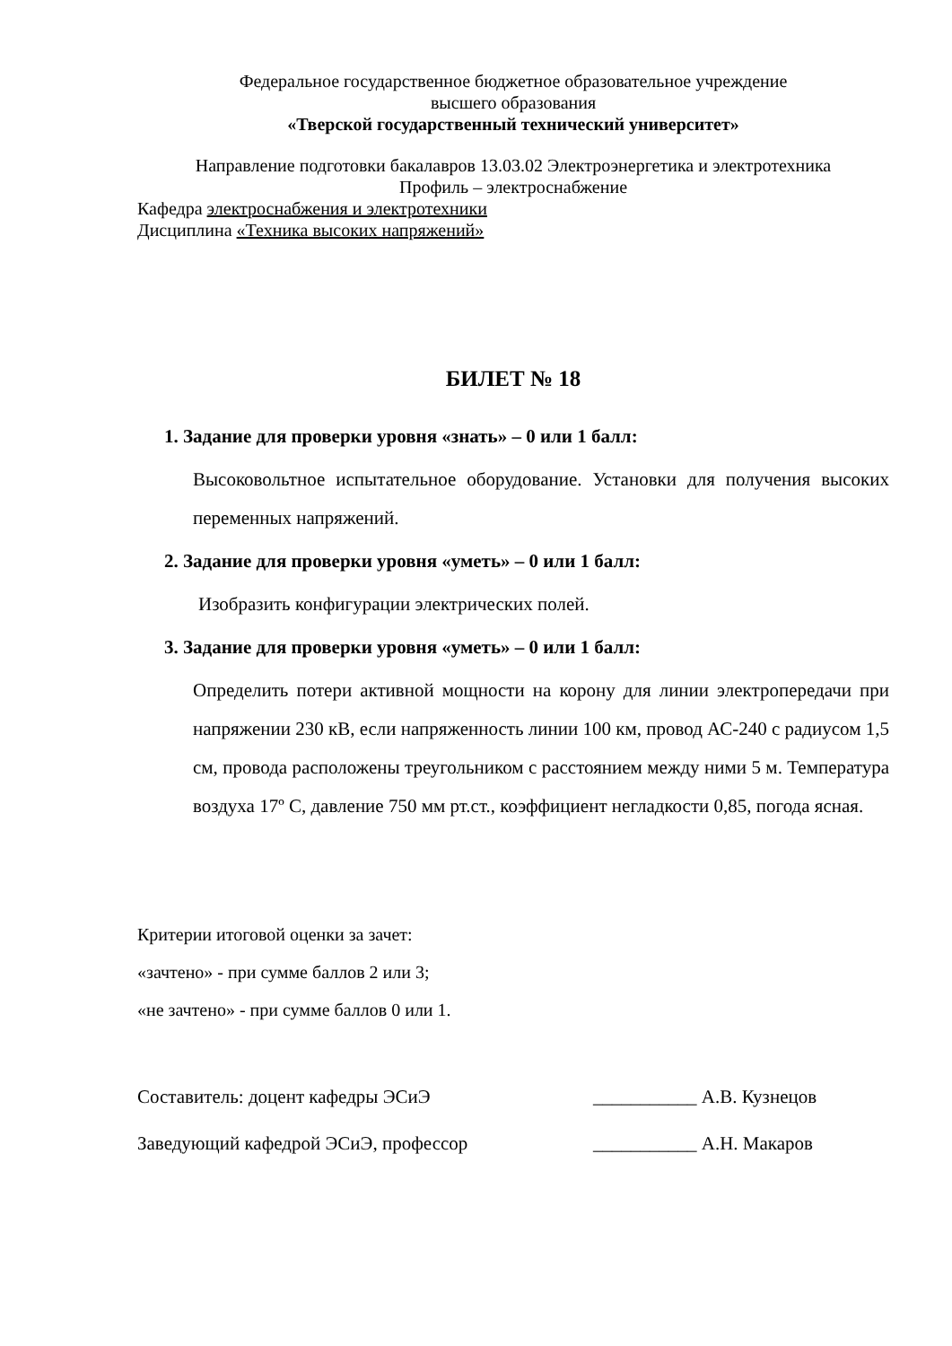Федеральное государственное бюджетное образовательное учреждение
высшего образования
«Тверской государственный технический университет»
Направление подготовки бакалавров 13.03.02 Электроэнергетика и электротехника
Профиль – электроснабжение
Кафедра электроснабжения и электротехники
Дисциплина «Техника высоких напряжений»
БИЛЕТ № 18
1. Задание для проверки уровня «знать» – 0 или 1 балл:
Высоковольтное испытательное оборудование. Установки для получения высоких переменных напряжений.
2. Задание для проверки уровня «уметь» – 0 или 1 балл:
Изобразить конфигурации электрических полей.
3. Задание для проверки уровня «уметь» – 0 или 1 балл:
Определить потери активной мощности на корону для линии электропередачи при напряжении 230 кВ, если напряженность линии 100 км, провод АС-240 с радиусом 1,5 см, провода расположены треугольником с расстоянием между ними 5 м. Температура воздуха 17º С, давление 750 мм рт.ст., коэффициент негладкости 0,85, погода ясная.
Критерии итоговой оценки за зачет:
«зачтено» - при сумме баллов 2 или 3;
«не зачтено» - при сумме баллов 0 или 1.
Составитель: доцент кафедры ЭСиЭ ___________ А.В. Кузнецов
Заведующий кафедрой ЭСиЭ, профессор ___________ А.Н. Макаров